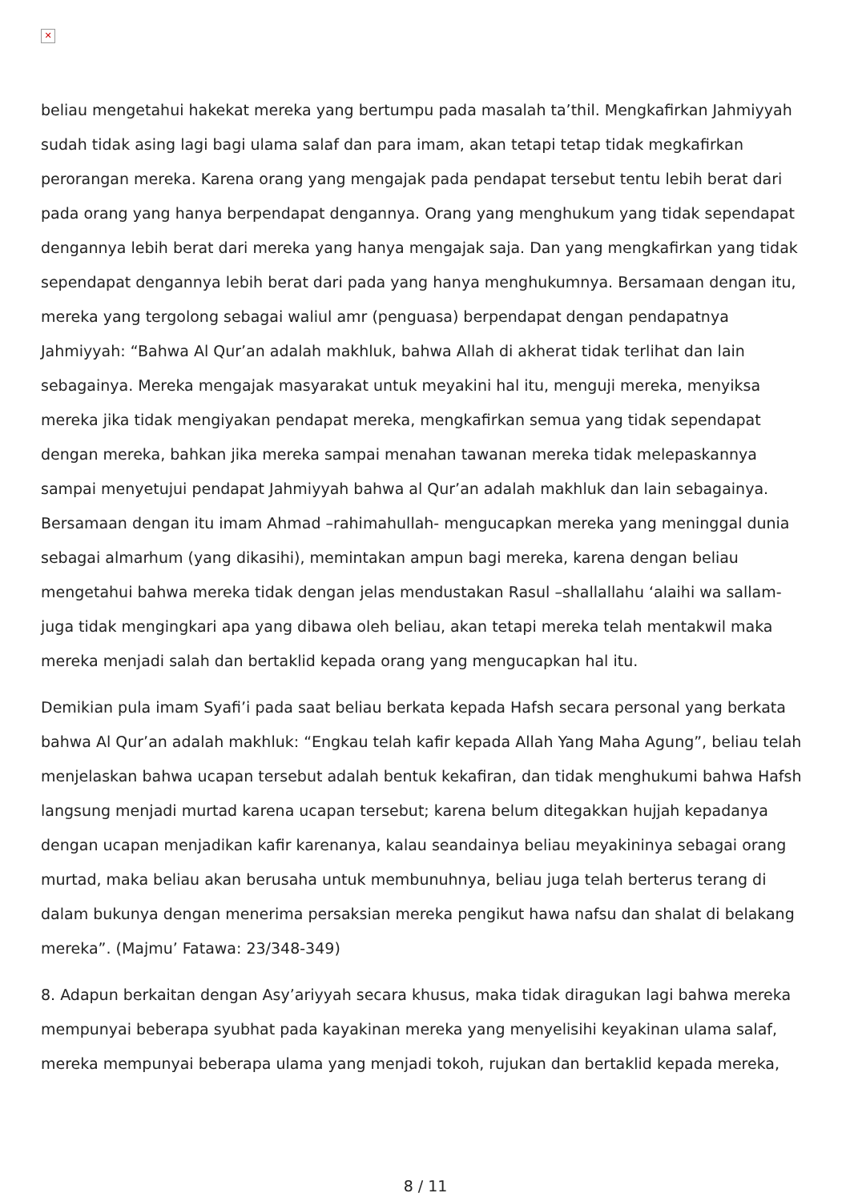✕
beliau mengetahui hakekat mereka yang bertumpu pada masalah ta’thil. Mengkafirkan Jahmiyyah sudah tidak asing lagi bagi ulama salaf dan para imam, akan tetapi tetap tidak megkafirkan perorangan mereka. Karena orang yang mengajak pada pendapat tersebut tentu lebih berat dari pada orang yang hanya berpendapat dengannya. Orang yang menghukum yang tidak sependapat dengannya lebih berat dari mereka yang hanya mengajak saja. Dan yang mengkafirkan yang tidak sependapat dengannya lebih berat dari pada yang hanya menghukumnya. Bersamaan dengan itu, mereka yang tergolong sebagai waliul amr (penguasa) berpendapat dengan pendapatnya Jahmiyyah: “Bahwa Al Qur’an adalah makhluk, bahwa Allah di akherat tidak terlihat dan lain sebagainya. Mereka mengajak masyarakat untuk meyakini hal itu, menguji mereka, menyiksa mereka jika tidak mengiyakan pendapat mereka, mengkafirkan semua yang tidak sependapat dengan mereka, bahkan jika mereka sampai menahan tawanan mereka tidak melepaskannya sampai menyetujui pendapat Jahmiyyah bahwa al Qur’an adalah makhluk dan lain sebagainya. Bersamaan dengan itu imam Ahmad –rahimahullah- mengucapkan mereka yang meninggal dunia sebagai almarhum (yang dikasihi), memintakan ampun bagi mereka, karena dengan beliau mengetahui bahwa mereka tidak dengan jelas mendustakan Rasul –shallallahu ‘alaihi wa sallam- juga tidak mengingkari apa yang dibawa oleh beliau, akan tetapi mereka telah mentakwil maka mereka menjadi salah dan bertaklid kepada orang yang mengucapkan hal itu.
Demikian pula imam Syafi’i pada saat beliau berkata kepada Hafsh secara personal yang berkata bahwa Al Qur’an adalah makhluk: “Engkau telah kafir kepada Allah Yang Maha Agung”, beliau telah menjelaskan bahwa ucapan tersebut adalah bentuk kekafiran, dan tidak menghukumi bahwa Hafsh langsung menjadi murtad karena ucapan tersebut; karena belum ditegakkan hujjah kepadanya dengan ucapan menjadikan kafir karenanya, kalau seandainya beliau meyakininya sebagai orang murtad, maka beliau akan berusaha untuk membunuhnya, beliau juga telah berterus terang di dalam bukunya dengan menerima persaksian mereka pengikut hawa nafsu dan shalat di belakang mereka”. (Majmu’ Fatawa: 23/348-349)
8. Adapun berkaitan dengan Asy’ariyyah secara khusus, maka tidak diragukan lagi bahwa mereka mempunyai beberapa syubhat pada kayakinan mereka yang menyelisihi keyakinan ulama salaf, mereka mempunyai beberapa ulama yang menjadi tokoh, rujukan dan bertaklid kepada mereka,
8 / 11